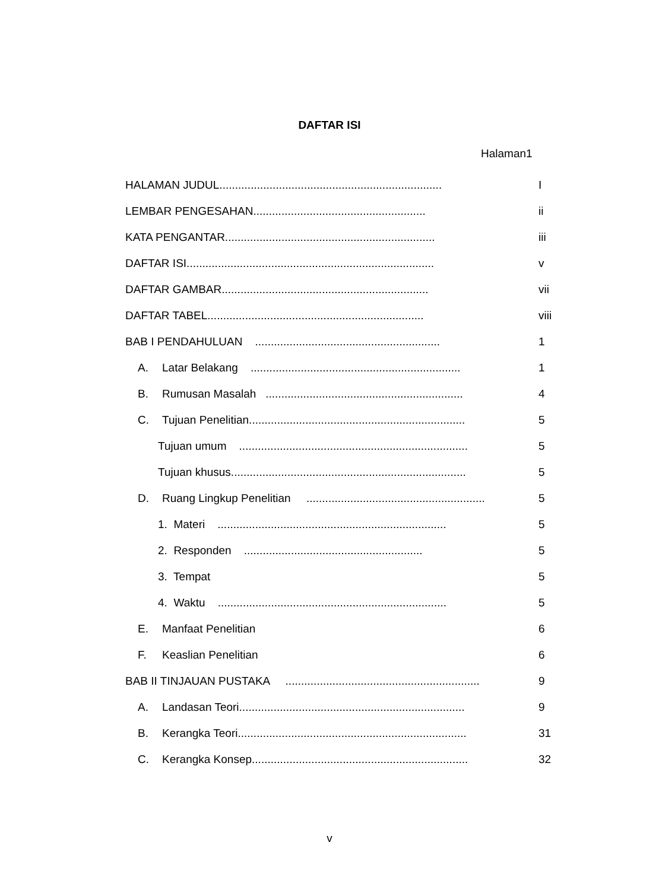DAFTAR ISI
Halaman1
HALAMAN JUDUL....................................................................... I
LEMBAR PENGESAHAN....................................................... ii
KATA PENGANTAR................................................................... iii
DAFTAR ISI............................................................................... v
DAFTAR GAMBAR.................................................................. vii
DAFTAR TABEL..................................................................... viii
BAB I PENDAHULUAN ........................................................... 1
A. Latar Belakang ................................................................... 1
B. Rumusan Masalah ............................................................... 4
C. Tujuan Penelitian..................................................................... 5
Tujuan umum ......................................................................... 5
Tujuan khusus........................................................................... 5
D. Ruang Lingkup Penelitian ......................................................... 5
1. Materi ......................................................................... 5
2. Responden ......................................................... 5
3. Tempat 5
4. Waktu ......................................................................... 5
E. Manfaat Penelitian 6
F. Keaslian Penelitian 6
BAB II TINJAUAN PUSTAKA .............................................................. 9
A. Landasan Teori........................................................................ 9
B. Kerangka Teori......................................................................... 31
C. Kerangka Konsep..................................................................... 32
v